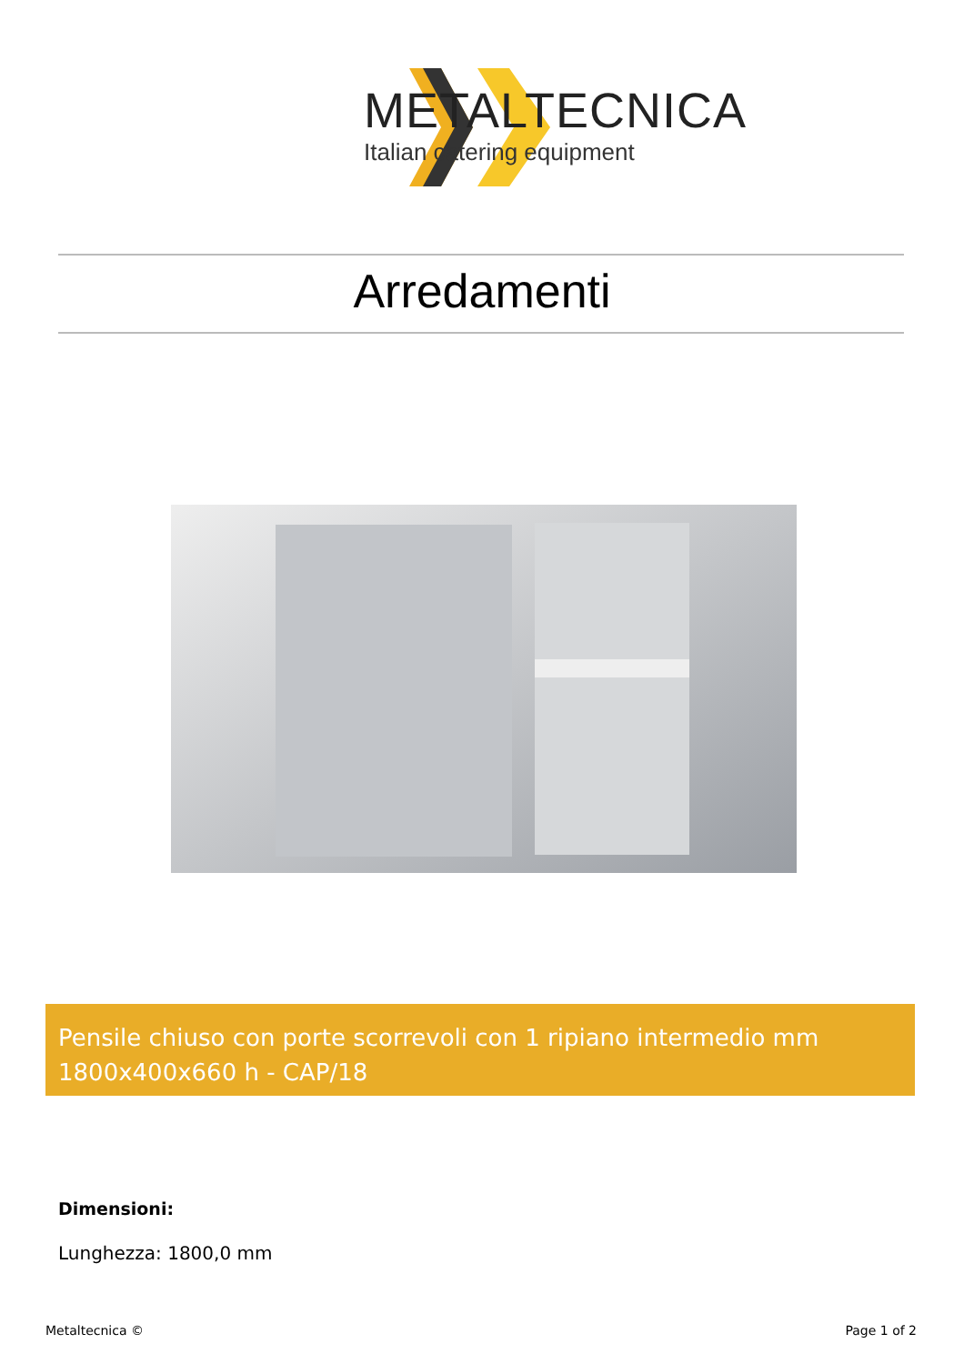METALTECNICA
Italian catering equipment
Arredamenti
Pensile chiuso con porte scorrevoli con 1 ripiano intermedio mm 1800x400x660 h - CAP/18
Dimensioni:
Lunghezza: 1800,0 mm
Metaltecnica © Page 1 of 2